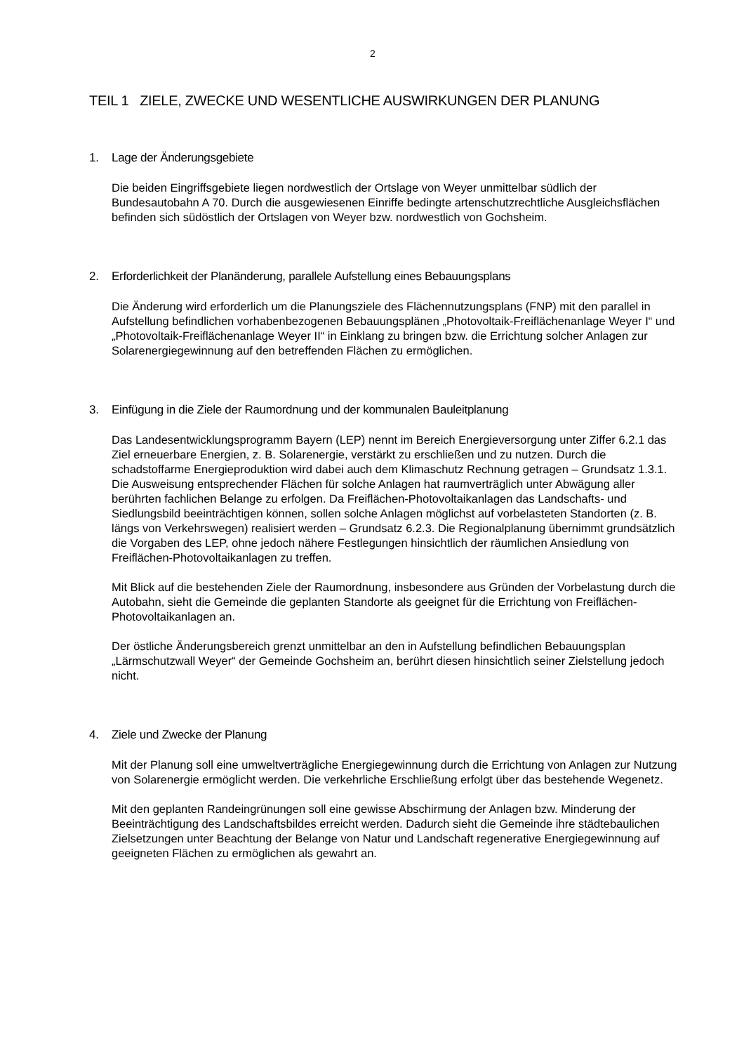2
TEIL 1 ZIELE, ZWECKE UND WESENTLICHE AUSWIRKUNGEN DER PLANUNG
1. Lage der Änderungsgebiete
Die beiden Eingriffsgebiete liegen nordwestlich der Ortslage von Weyer unmittelbar südlich der Bundesautobahn A 70. Durch die ausgewiesenen Einriffe bedingte artenschutzrechtliche Ausgleichsflächen befinden sich südöstlich der Ortslagen von Weyer bzw. nordwestlich von Gochsheim.
2. Erforderlichkeit der Planänderung, parallele Aufstellung eines Bebauungsplans
Die Änderung wird erforderlich um die Planungsziele des Flächennutzungsplans (FNP) mit den parallel in Aufstellung befindlichen vorhabenbezogenen Bebauungsplänen „Photovoltaik-Freiflächenanlage Weyer I“ und „Photovoltaik-Freiflächenanlage Weyer II“ in Einklang zu bringen bzw. die Errichtung solcher Anlagen zur Solarenergiegewinnung auf den betreffenden Flächen zu ermöglichen.
3. Einfügung in die Ziele der Raumordnung und der kommunalen Bauleitplanung
Das Landesentwicklungsprogramm Bayern (LEP) nennt im Bereich Energieversorgung unter Ziffer 6.2.1 das Ziel erneuerbare Energien, z. B. Solarenergie, verstärkt zu erschließen und zu nutzen. Durch die schadstoffarme Energieproduktion wird dabei auch dem Klimaschutz Rechnung getragen – Grundsatz 1.3.1. Die Ausweisung entsprechender Flächen für solche Anlagen hat raumverträglich unter Abwägung aller berührten fachlichen Belange zu erfolgen. Da Freiflächen-Photovoltaikanlagen das Landschafts- und Siedlungsbild beeinträchtigen können, sollen solche Anlagen möglichst auf vorbelasteten Standorten (z. B. längs von Verkehrswegen) realisiert werden – Grundsatz 6.2.3. Die Regionalplanung übernimmt grundsätzlich die Vorgaben des LEP, ohne jedoch nähere Festlegungen hinsichtlich der räumlichen Ansiedlung von Freiflächen-Photovoltaikanlagen zu treffen.
Mit Blick auf die bestehenden Ziele der Raumordnung, insbesondere aus Gründen der Vorbelastung durch die Autobahn, sieht die Gemeinde die geplanten Standorte als geeignet für die Errichtung von Freiflächen-Photovoltaikanlagen an.
Der östliche Änderungsbereich grenzt unmittelbar an den in Aufstellung befindlichen Bebauungsplan „Lärmschutzwall Weyer“ der Gemeinde Gochsheim an, berührt diesen hinsichtlich seiner Zielstellung jedoch nicht.
4. Ziele und Zwecke der Planung
Mit der Planung soll eine umweltverträgliche Energiegewinnung durch die Errichtung von Anlagen zur Nutzung von Solarenergie ermöglicht werden. Die verkehrliche Erschließung erfolgt über das bestehende Wegenetz.
Mit den geplanten Randeingrünungen soll eine gewisse Abschirmung der Anlagen bzw. Minderung der Beeinträchtigung des Landschaftsbildes erreicht werden. Dadurch sieht die Gemeinde ihre städtebaulichen Zielsetzungen unter Beachtung der Belange von Natur und Landschaft regenerative Energiegewinnung auf geeigneten Flächen zu ermöglichen als gewahrt an.